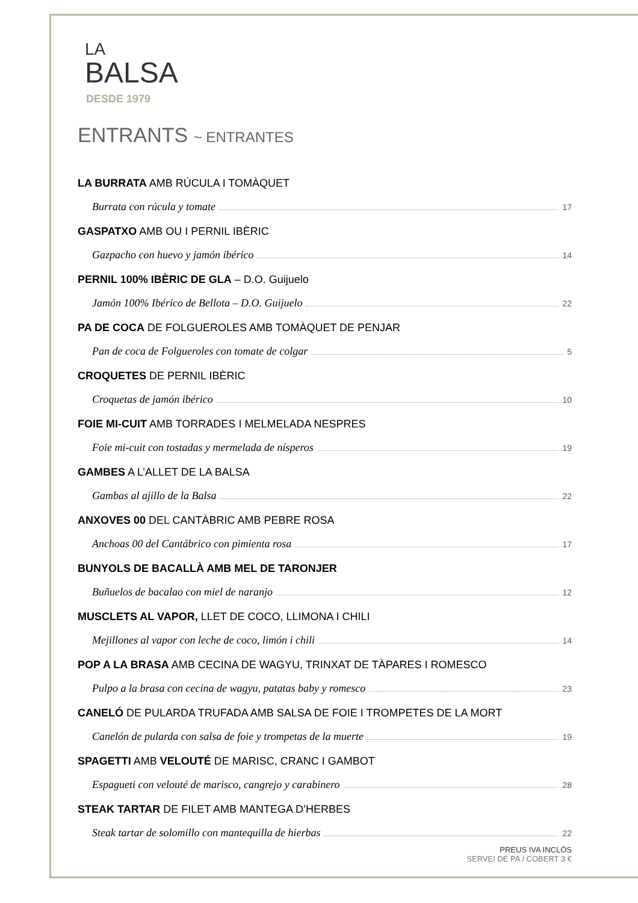LA
BALSA
DESDE 1979
ENTRANTS ~ ENTRANTES
LA BURRATA AMB RÚCULA I TOMÀQUET
Burrata con rúcula y tomate 17
GASPATXO AMB OU I PERNIL IBÈRIC
Gazpacho con huevo y jamón ibérico 14
PERNIL 100% IBÈRIC DE GLA – D.O. Guijuelo
Jamón 100% Ibérico de Bellota – D.O. Guijuelo 22
PA DE COCA DE FOLGUEROLES AMB TOMÀQUET DE PENJAR
Pan de coca de Folgueroles con tomate de colgar 5
CROQUETES DE PERNIL IBÈRIC
Croquetas de jamón ibérico 10
FOIE MI-CUIT AMB TORRADES I MELMELADA NESPRES
Foie mi-cuit con tostadas y mermelada de nísperos 19
GAMBES A L’ALLET DE LA BALSA
Gambas al ajillo de la Balsa 22
ANXOVES 00 DEL CANTÀBRIC AMB PEBRE ROSA
Anchoas 00 del Cantábrico con pimienta rosa 17
BUNYOLS DE BACALLÀ AMB MEL DE TARONJER
Buñuelos de bacalao con miel de naranjo 12
MUSCLETS AL VAPOR, LLET DE COCO, LLIMONA I CHILI
Mejillones al vapor con leche de coco, limón i chili 14
POP A LA BRASA AMB CECINA DE WAGYU, TRINXAT DE TÀPARES I ROMESCO
Pulpo a la brasa con cecina de wagyu, patatas baby y romesco 23
CANELÓ DE PULARDA TRUFADA AMB SALSA DE FOIE I TROMPETES DE LA MORT
Canelón de pularda con salsa de foie y trompetas de la muerte 19
SPAGETTI AMB VELOUTÉ DE MARISC, CRANC I GAMBOT
Espagueti con velouté de marisco, cangrejo y carabinero 28
STEAK TARTAR DE FILET AMB MANTEGA D’HERBES
Steak tartar de solomillo con mantequilla de hierbas 22
PREUS IVA INCLÒS
SERVEI DE PA / COBERT 3 €